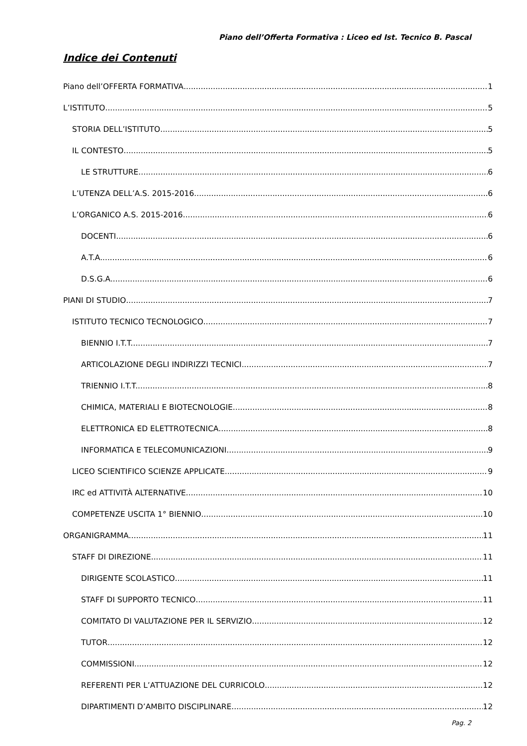Piano dell’Offerta Formativa : Liceo ed Ist. Tecnico B. Pascal
Indice dei Contenuti
Piano dell’OFFERTA FORMATIVA 1
L’ISTITUTO 5
STORIA DELL’ISTITUTO 5
IL CONTESTO 5
LE STRUTTURE 6
L’UTENZA DELL’A.S. 2015-2016 6
L’ORGANICO A.S. 2015-2016 6
DOCENTI 6
A.T.A. 6
D.S.G.A. 6
PIANI DI STUDIO 7
ISTITUTO TECNICO TECNOLOGICO 7
BIENNIO I.T.T. 7
ARTICOLAZIONE DEGLI INDIRIZZI TECNICI 7
TRIENNIO I.T.T. 8
CHIMICA, MATERIALI E BIOTECNOLOGIE 8
ELETTRONICA ED ELETTROTECNICA 8
INFORMATICA E TELECOMUNICAZIONI 9
LICEO SCIENTIFICO SCIENZE APPLICATE 9
IRC ed ATTIVITÀ ALTERNATIVE 10
COMPETENZE USCITA 1° BIENNIO 10
ORGANIGRAMMA 11
STAFF DI DIREZIONE 11
DIRIGENTE SCOLASTICO 11
STAFF DI SUPPORTO TECNICO 11
COMITATO DI VALUTAZIONE PER IL SERVIZIO 12
TUTOR 12
COMMISSIONI 12
REFERENTI PER L’ATTUAZIONE DEL CURRICOLO 12
DIPARTIMENTI D’AMBITO DISCIPLINARE 12
Pag. 2